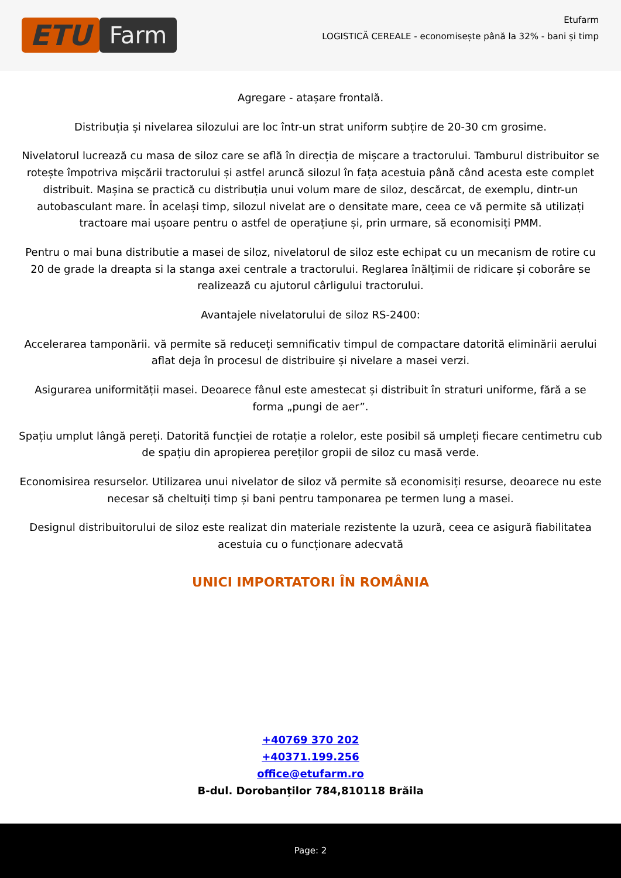ETU
Farm
Etufarm
LOGISTICĂ CEREALE - economisește până la 32% - bani și timp
Agregare - atașare frontală.
Distribuția și nivelarea silozului are loc într-un strat uniform subțire de 20-30 cm grosime.
Nivelatorul lucrează cu masa de siloz care se află în direcția de mișcare a tractorului. Tamburul distribuitor se rotește împotriva mișcării tractorului și astfel aruncă silozul în fața acestuia până când acesta este complet distribuit. Mașina se practică cu distribuția unui volum mare de siloz, descărcat, de exemplu, dintr-un autobasculant mare. În același timp, silozul nivelat are o densitate mare, ceea ce vă permite să utilizați tractoare mai ușoare pentru o astfel de operațiune și, prin urmare, să economisiți PMM.
Pentru o mai buna distributie a masei de siloz, nivelatorul de siloz este echipat cu un mecanism de rotire cu 20 de grade la dreapta si la stanga axei centrale a tractorului. Reglarea înălțimii de ridicare și coborâre se realizează cu ajutorul cârligului tractorului.
Avantajele nivelatorului de siloz RS-2400:
Accelerarea tamponării. vă permite să reduceți semnificativ timpul de compactare datorită eliminării aerului aflat deja în procesul de distribuire și nivelare a masei verzi.
Asigurarea uniformității masei. Deoarece fânul este amestecat și distribuit în straturi uniforme, fără a se forma „pungi de aer”.
Spațiu umplut lângă pereți. Datorită funcției de rotație a rolelor, este posibil să umpleți fiecare centimetru cub de spațiu din apropierea pereților gropii de siloz cu masă verde.
Economisirea resurselor. Utilizarea unui nivelator de siloz vă permite să economisiți resurse, deoarece nu este necesar să cheltuiți timp și bani pentru tamponarea pe termen lung a masei.
Designul distribuitorului de siloz este realizat din materiale rezistente la uzură, ceea ce asigură fiabilitatea acestuia cu o funcționare adecvată
UNICI IMPORTATORI ÎN ROMÂNIA
+40769 370 202
+40371.199.256
office@etufarm.ro
B-dul. Dorobanților 784,810118 Brăila
Page: 2